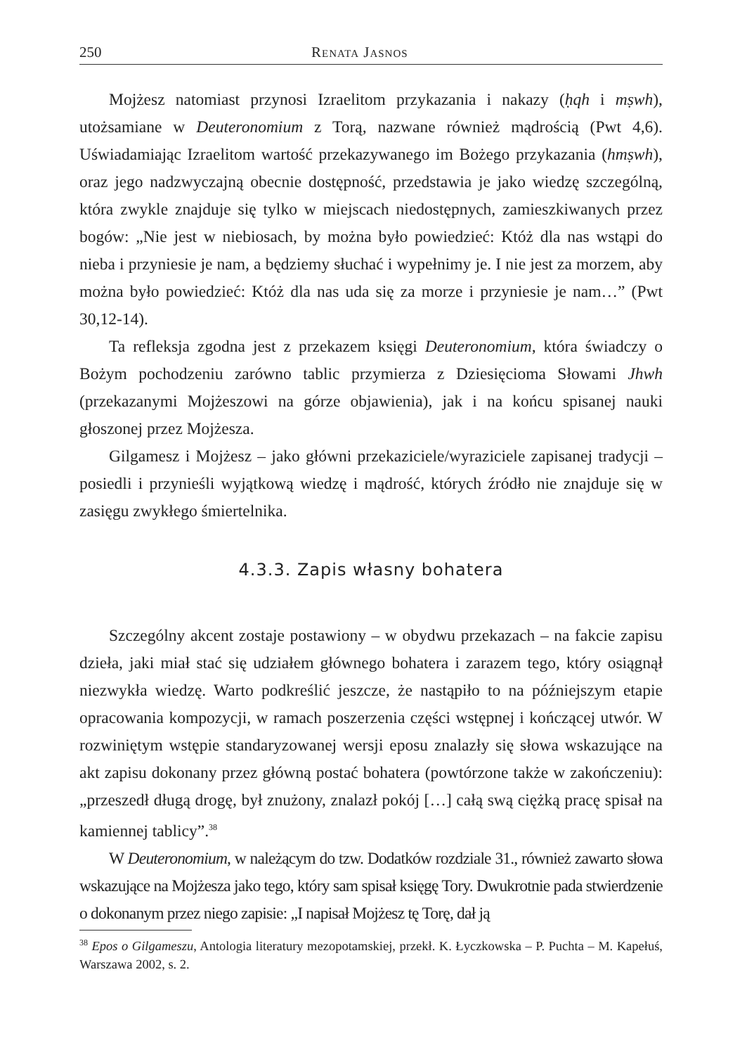250 Renata Jasnos
Mojżesz natomiast przynosi Izraelitom przykazania i nakazy (ḥqh i mṣwh), utożsamiane w Deuteronomium z Torą, nazwane również mądrością (Pwt 4,6). Uświadamiając Izraelitom wartość przekazywanego im Bożego przykazania (hmṣwh), oraz jego nadzwyczajną obecnie dostępność, przedstawia je jako wiedzę szczególną, która zwykle znajduje się tylko w miejscach niedostępnych, zamieszkiwanych przez bogów: „Nie jest w niebiosach, by można było powiedzieć: Któż dla nas wstąpi do nieba i przyniesie je nam, a będziemy słuchać i wypełnimy je. I nie jest za morzem, aby można było powiedzieć: Któż dla nas uda się za morze i przyniesie je nam…” (Pwt 30,12-14).
Ta refleksja zgodna jest z przekazem księgi Deuteronomium, która świadczy o Bożym pochodzeniu zarówno tablic przymierza z Dziesięcioma Słowami Jhwh (przekazanymi Mojżeszowi na górze objawienia), jak i na końcu spisanej nauki głoszonej przez Mojżesza.
Gilgamesz i Mojżesz – jako główni przekaziciele/wyraziciele zapisanej tradycji – posiedli i przynieśli wyjątkową wiedzę i mądrość, których źródło nie znajduje się w zasięgu zwykłego śmiertelnika.
4.3.3. Zapis własny bohatera
Szczególny akcent zostaje postawiony – w obydwu przekazach – na fakcie zapisu dzieła, jaki miał stać się udziałem głównego bohatera i zarazem tego, który osiągnął niezwykła wiedzę. Warto podkreślić jeszcze, że nastąpiło to na późniejszym etapie opracowania kompozycji, w ramach poszerzenia części wstępnej i kończącej utwór. W rozwiniętym wstępie standaryzowanej wersji eposu znalazły się słowa wskazujące na akt zapisu dokonany przez główną postać bohatera (powtórzone także w zakończeniu): „przeszedł długą drogę, był znużony, znalazł pokój […] całą swą ciężką pracę spisał na kamiennej tablicy”.<sup>38</sup>
W Deuteronomium, w należącym do tzw. Dodatków rozdziale 31., również zawarto słowa wskazujące na Mojżesza jako tego, który sam spisał księgę Tory. Dwukrotnie pada stwierdzenie o dokonanym przez niego zapisie: „I napisał Mojżesz tę Torę, dał ją
<sup>38</sup> Epos o Gilgameszu, Antologia literatury mezopotamskiej, przekł. K. Łyczkowska – P. Puchta – M. Kapełuś, Warszawa 2002, s. 2.